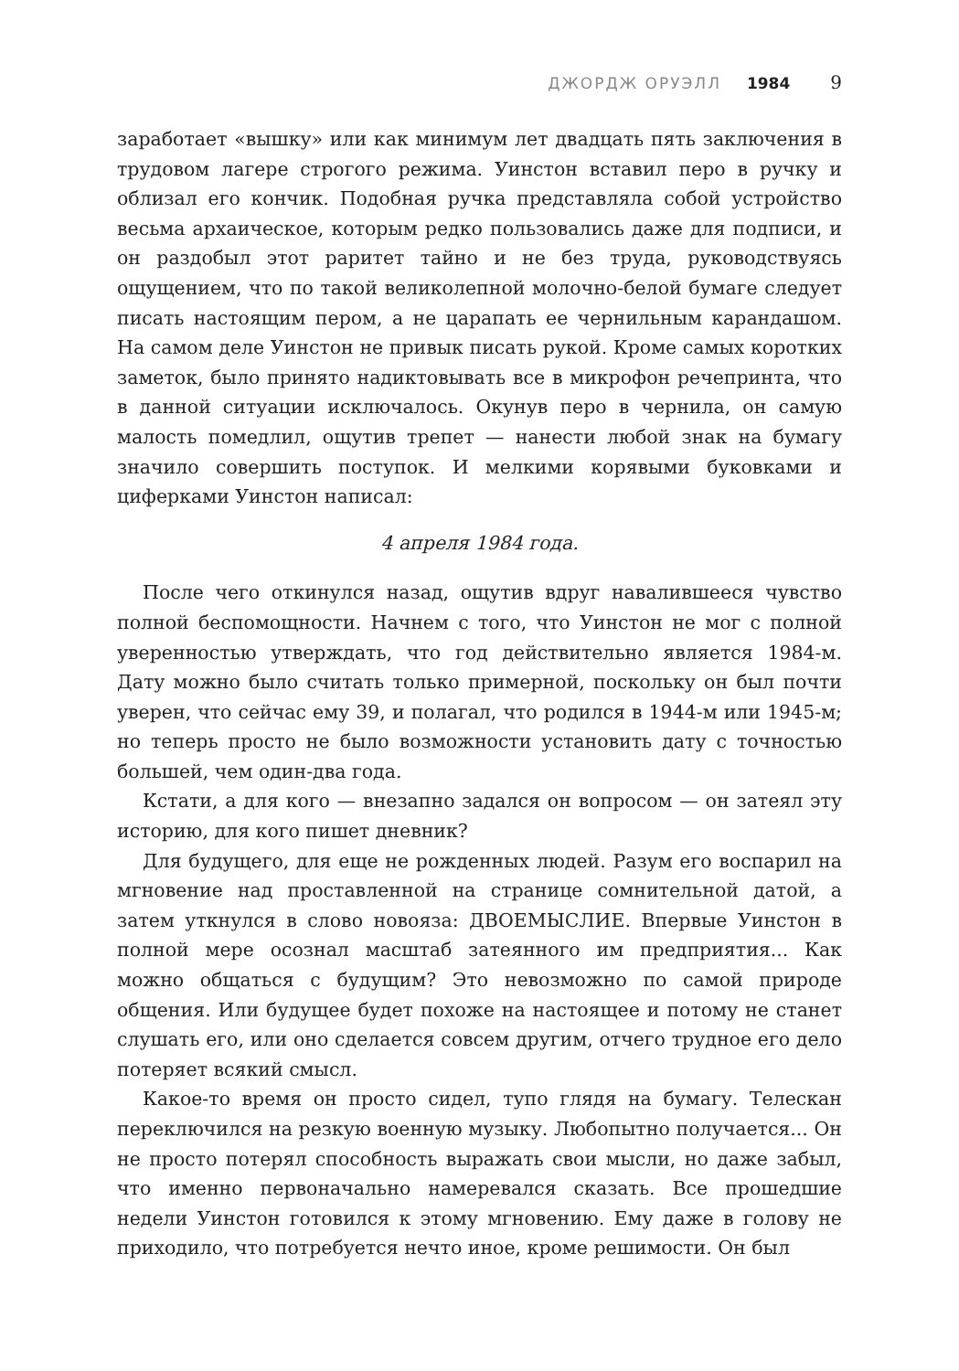ДЖОРДЖ ОРУЭЛЛ 1984 9
заработает «вышку» или как минимум лет двадцать пять заключения в трудовом лагере строгого режима. Уинстон вставил перо в ручку и облизал его кончик. Подобная ручка представляла собой устройство весьма архаическое, которым редко пользовались даже для подписи, и он раздобыл этот раритет тайно и не без труда, руководствуясь ощущением, что по такой великолепной молочно-белой бумаге следует писать настоящим пером, а не царапать ее чернильным карандашом. На самом деле Уинстон не привык писать рукой. Кроме самых коротких заметок, было принято надиктовывать все в микрофон речепринта, что в данной ситуации исключалось. Окунув перо в чернила, он самую малость помедлил, ощутив трепет — нанести любой знак на бумагу значило совершить поступок. И мелкими корявыми буковками и циферками Уинстон написал:
4 апреля 1984 года.
После чего откинулся назад, ощутив вдруг навалившееся чувство полной беспомощности. Начнем с того, что Уинстон не мог с полной уверенностью утверждать, что год действительно является 1984-м. Дату можно было считать только примерной, поскольку он был почти уверен, что сейчас ему 39, и полагал, что родился в 1944-м или 1945-м; но теперь просто не было возможности установить дату с точностью большей, чем один-два года.
Кстати, а для кого — внезапно задался он вопросом — он затеял эту историю, для кого пишет дневник?
Для будущего, для еще не рожденных людей. Разум его воспарил на мгновение над проставленной на странице сомнительной датой, а затем уткнулся в слово новояза: ДВОЕМЫСЛИЕ. Впервые Уинстон в полной мере осознал масштаб затеянного им предприятия... Как можно общаться с будущим? Это невозможно по самой природе общения. Или будущее будет похоже на настоящее и потому не станет слушать его, или оно сделается совсем другим, отчего трудное его дело потеряет всякий смысл.
Какое-то время он просто сидел, тупо глядя на бумагу. Телескан переключился на резкую военную музыку. Любопытно получается... Он не просто потерял способность выражать свои мысли, но даже забыл, что именно первоначально намеревался сказать. Все прошедшие недели Уинстон готовился к этому мгновению. Ему даже в голову не приходило, что потребуется нечто иное, кроме решимости. Он был